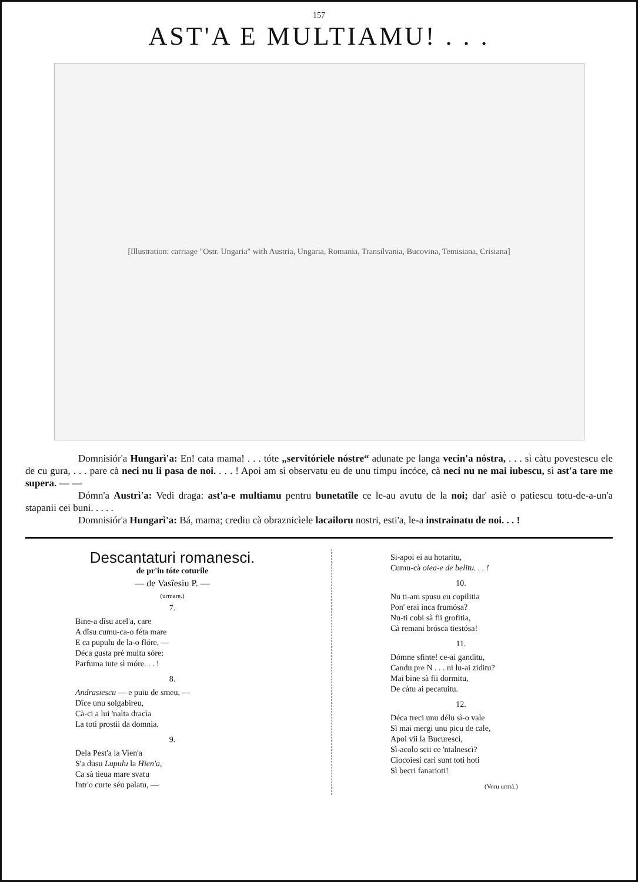157
AST'A E MULTIAMU! . . .
[Illustration: carriage "Ostr. Ungaria" with Austria, Ungaria, Romania, Transilvania, Bucovina, Temisiana, Crisiana]
Domnisiór'a Hungarì'a: En! cata mama! . . . tóte „servitóriele nóstre“ adunate pe langa vecin'a nóstra, . . . sì càtu povestescu ele de cu gura, . . . pare cà neci nu li pasa de noi. . . . ! Apoi am sì observatu eu de unu timpu incóce, cà neci nu ne mai iubescu, sì ast'a tare me supera. — —
Dómn'a Austrì'a: Vedi draga: ast'a-e multiamu pentru bunetatîle ce le-au avutu de la noi; dar' asiè o patiescu totu-de-a-un'a stapanii cei buni. . . . .
Domnisiór'a Hungarì'a: Bá, mama; crediu cà obraznicìele lacailoru nostri, esti'a, le-a instrainatu de noi. . . !
Descantaturi romanesci.
de pr'in tóte coturile
— de Vasîesiu P. —
(urmare.)
7.
Bine-a dîsu acel'a, care
A dîsu cumu-ca-o féta mare
E ca pupulu de la-o flóre, —
Déca gusta pré multu sóre:
Parfuma iute sì móre. . . !
8.
Andrasiescu — e puiu de smeu, —
Dîce unu solgabireu,
Cà-ci a lui 'nalta dracìa
La toti prostii da domnia.
9.
Dela Pest'a la Vien'a
S'a dusu Lupulu la Hien'a,
Ca sà tieua mare svatu
Intr'o curte séu palatu, —
Si-apoi ei au hotaritu,
Cumu-cà oiea-e de belitu. . . !
10.
Nu ti-am spusu eu copilitia
Pon' erai inca frumósa?
Nu-ti cobi sà fii grofitia,
Cà remani brósca tiestósa!
11.
Dómne sfinte! ce-ai ganditu,
Candu pre N . . . ni lu-ai ziditu?
Mai bine sà fii dormitu,
De càtu ai pecatuitu.
12.
Déca treci unu délu sì-o vale
Sì mai mergi unu picu de cale,
Apoi vii la Bucurescì,
Sì-acolo scii ce 'ntalnescì?
Ciocoiesi cari sunt toti hoti
Sì becri fanarioti!
(Voru urmá.)